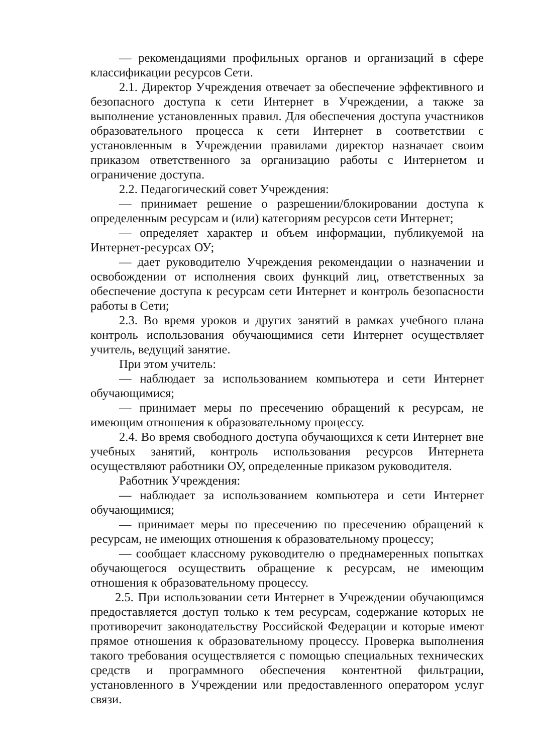— рекомендациями профильных органов и организаций в сфере классификации ресурсов Сети.
2.1. Директор Учреждения отвечает за обеспечение эффективного и безопасного доступа к сети Интернет в Учреждении, а также за выполнение установленных правил. Для обеспечения доступа участников образовательного процесса к сети Интернет в соответствии с установленным в Учреждении правилами директор назначает своим приказом ответственного за организацию работы с Интернетом и ограничение доступа.
2.2. Педагогический совет Учреждения:
— принимает решение о разрешении/блокировании доступа к определенным ресурсам и (или) категориям ресурсов сети Интернет;
— определяет характер и объем информации, публикуемой на Интернет-ресурсах ОУ;
— дает руководителю Учреждения рекомендации о назначении и освобождении от исполнения своих функций лиц, ответственных за обеспечение доступа к ресурсам сети Интернет и контроль безопасности работы в Сети;
2.3. Во время уроков и других занятий в рамках учебного плана контроль использования обучающимися сети Интернет осуществляет учитель, ведущий занятие.
При этом учитель:
— наблюдает за использованием компьютера и сети Интернет обучающимися;
— принимает меры по пресечению обращений к ресурсам, не имеющим отношения к образовательному процессу.
2.4. Во время свободного доступа обучающихся к сети Интернет вне учебных занятий, контроль использования ресурсов Интернета осуществляют работники ОУ, определенные приказом руководителя.
Работник Учреждения:
— наблюдает за использованием компьютера и сети Интернет обучающимися;
— принимает меры по пресечению по пресечению обращений к ресурсам, не имеющих отношения к образовательному процессу;
— сообщает классному руководителю о преднамеренных попытках обучающегося осуществить обращение к ресурсам, не имеющим отношения к образовательному процессу.
2.5. При использовании сети Интернет в Учреждении обучающимся предоставляется доступ только к тем ресурсам, содержание которых не противоречит законодательству Российской Федерации и которые имеют прямое отношения к образовательному процессу. Проверка выполнения такого требования осуществляется с помощью специальных технических средств и программного обеспечения контентной фильтрации, установленного в Учреждении или предоставленного оператором услуг связи.